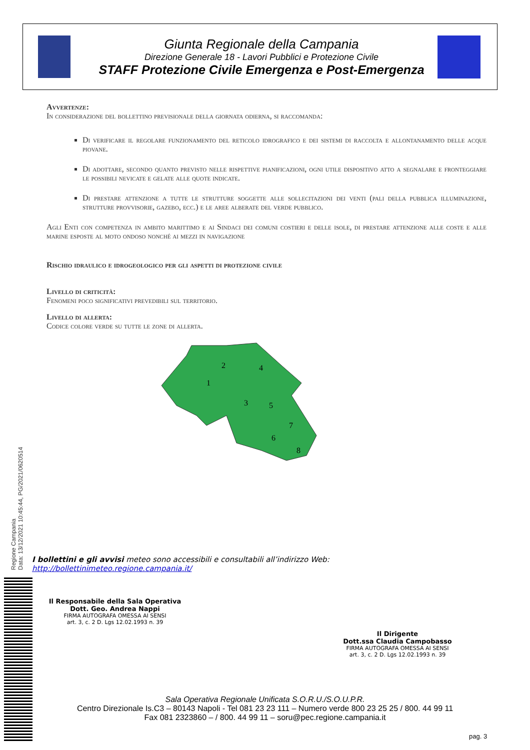Giunta Regionale della Campania
Direzione Generale 18 - Lavori Pubblici e Protezione Civile
STAFF Protezione Civile Emergenza e Post-Emergenza
Avvertenze:
In considerazione del bollettino previsionale della giornata odierna, si raccomanda:
Di verificare il regolare funzionamento del reticolo idrografico e dei sistemi di raccolta e allontanamento delle acque piovane.
Di adottare, secondo quanto previsto nelle rispettive pianificazioni, ogni utile dispositivo atto a segnalare e fronteggiare le possibili nevicate e gelate alle quote indicate.
Di prestare attenzione a tutte le strutture soggette alle sollecitazioni dei venti (pali della pubblica illuminazione, strutture provvisorie, gazebo, ecc.) e le aree alberate del verde pubblico.
Agli Enti con competenza in ambito marittimo e ai Sindaci dei comuni costieri e delle isole, di prestare attenzione alle coste e alle marine esposte al moto ondoso nonché ai mezzi in navigazione
Rischio idraulico e idrogeologico per gli aspetti di protezione civile
Livello di criticità:
Fenomeni poco significativi prevedibili sul territorio.
Livello di allerta:
Codice colore verde su tutte le zone di allerta.
2
1
4
3
5
7
6
8
I bollettini e gli avvisi meteo sono accessibili e consultabili all’indirizzo Web:
http://bollettinimeteo.regione.campania.it/
Regione Campania
Data: 13/12/2021 10:45:44, PG/2021/0620514
Il Responsabile della Sala Operativa
Dott. Geo. Andrea Nappi
FIRMA AUTOGRAFA OMESSA AI SENSI
art. 3, c. 2 D. Lgs 12.02.1993 n. 39
Il Dirigente
Dott.ssa Claudia Campobasso
FIRMA AUTOGRAFA OMESSA AI SENSI
art. 3, c. 2 D. Lgs 12.02.1993 n. 39
Sala Operativa Regionale Unificata S.O.R.U./S.O.U.P.R.
Centro Direzionale Is.C3 – 80143 Napoli - Tel 081 23 23 111 – Numero verde 800 23 25 25 / 800. 44 99 11
Fax 081 2323860 – / 800. 44 99 11 – soru@pec.regione.campania.it
pag. 3